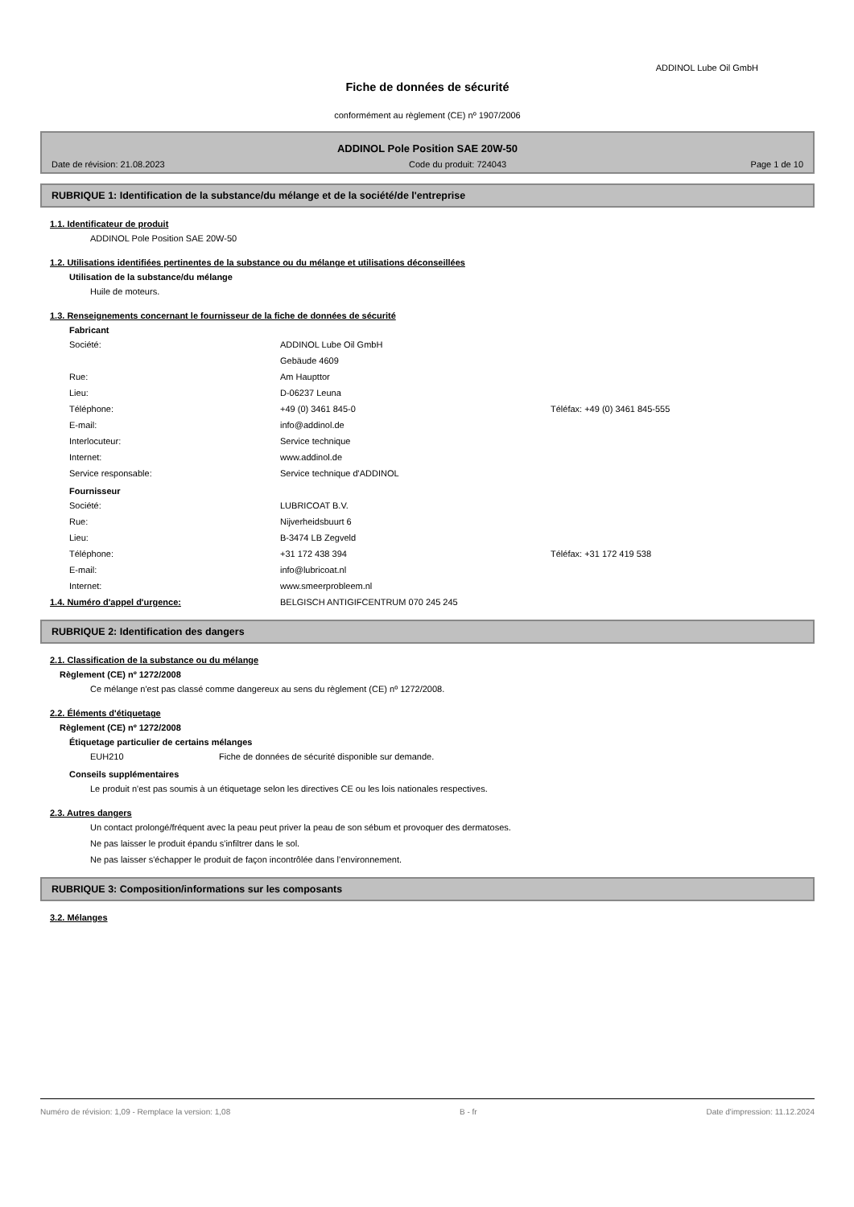ADDINOL Lube Oil GmbH
Fiche de données de sécurité
conformément au règlement (CE) nº 1907/2006
ADDINOL Pole Position SAE 20W-50
Date de révision: 21.08.2023 Code du produit: 724043 Page 1 de 10
RUBRIQUE 1: Identification de la substance/du mélange et de la société/de l'entreprise
1.1. Identificateur de produit
ADDINOL Pole Position SAE 20W-50
1.2. Utilisations identifiées pertinentes de la substance ou du mélange et utilisations déconseillées
Utilisation de la substance/du mélange
Huile de moteurs.
1.3. Renseignements concernant le fournisseur de la fiche de données de sécurité
Fabricant
Société: ADDINOL Lube Oil GmbH
Gebäude 4609
Rue: Am Haupttor
Lieu: D-06237 Leuna
Téléphone: +49 (0) 3461 845-0 Téléfax: +49 (0) 3461 845-555
E-mail: info@addinol.de
Interlocuteur: Service technique
Internet: www.addinol.de
Service responsable: Service technique d'ADDINOL
Fournisseur
Société: LUBRICOAT B.V.
Rue: Nijverheidsbuurt 6
Lieu: B-3474 LB Zegveld
Téléphone: +31 172 438 394 Téléfax: +31 172 419 538
E-mail: info@lubricoat.nl
Internet: www.smeerprobleem.nl
1.4. Numéro d'appel d'urgence: BELGISCH ANTIGIFCENTRUM 070 245 245
RUBRIQUE 2: Identification des dangers
2.1. Classification de la substance ou du mélange
Règlement (CE) nº 1272/2008
Ce mélange n'est pas classé comme dangereux au sens du règlement (CE) nº 1272/2008.
2.2. Éléments d'étiquetage
Règlement (CE) nº 1272/2008
Étiquetage particulier de certains mélanges
EUH210 Fiche de données de sécurité disponible sur demande.
Conseils supplémentaires
Le produit n'est pas soumis à un étiquetage selon les directives CE ou les lois nationales respectives.
2.3. Autres dangers
Un contact prolongé/fréquent avec la peau peut priver la peau de son sébum et provoquer des dermatoses.
Ne pas laisser le produit épandu s'infiltrer dans le sol.
Ne pas laisser s'échapper le produit de façon incontrôlée dans l'environnement.
RUBRIQUE 3: Composition/informations sur les composants
3.2. Mélanges
Numéro de révision: 1,09 - Remplace la version: 1,08 B - fr Date d'impression: 11.12.2024